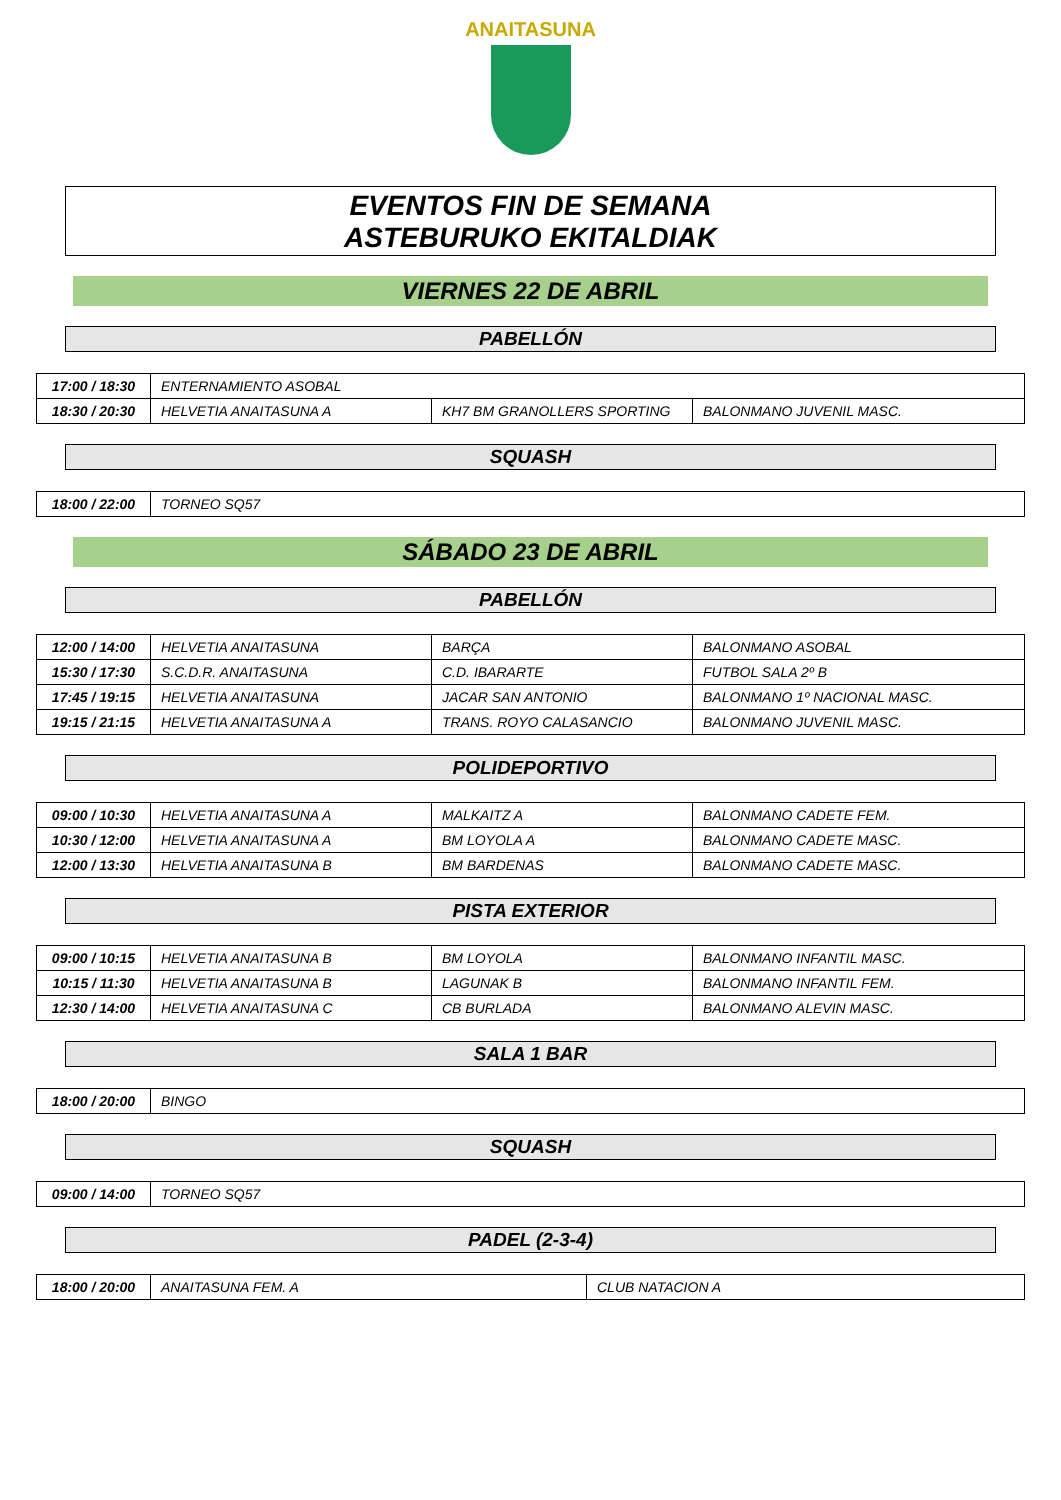ANAITASUNA
EVENTOS FIN DE SEMANA
ASTEBURUKO EKITALDIAK
VIERNES 22 DE ABRIL
PABELLÓN
| 17:00 / 18:30 | ENTERNAMIENTO ASOBAL | | |
| 18:30 / 20:30 | HELVETIA ANAITASUNA A | KH7 BM GRANOLLERS SPORTING | BALONMANO JUVENIL MASC. |
SQUASH
| 18:00 / 22:00 | TORNEO SQ57 |
SÁBADO 23 DE ABRIL
PABELLÓN
| 12:00 / 14:00 | HELVETIA ANAITASUNA | BARÇA | BALONMANO ASOBAL |
| 15:30 / 17:30 | S.C.D.R. ANAITASUNA | C.D. IBARARTE | FUTBOL SALA 2º B |
| 17:45 / 19:15 | HELVETIA ANAITASUNA | JACAR SAN ANTONIO | BALONMANO 1º NACIONAL MASC. |
| 19:15 / 21:15 | HELVETIA ANAITASUNA A | TRANS. ROYO CALASANCIO | BALONMANO JUVENIL MASC. |
POLIDEPORTIVO
| 09:00 / 10:30 | HELVETIA ANAITASUNA A | MALKAITZ A | BALONMANO CADETE FEM. |
| 10:30 / 12:00 | HELVETIA ANAITASUNA A | BM LOYOLA A | BALONMANO CADETE MASC. |
| 12:00 / 13:30 | HELVETIA ANAITASUNA B | BM BARDENAS | BALONMANO CADETE MASC. |
PISTA EXTERIOR
| 09:00 / 10:15 | HELVETIA ANAITASUNA B | BM LOYOLA | BALONMANO INFANTIL MASC. |
| 10:15 / 11:30 | HELVETIA ANAITASUNA B | LAGUNAK B | BALONMANO INFANTIL FEM. |
| 12:30 / 14:00 | HELVETIA ANAITASUNA C | CB BURLADA | BALONMANO ALEVIN MASC. |
SALA 1 BAR
| 18:00 / 20:00 | BINGO |
SQUASH
| 09:00 / 14:00 | TORNEO SQ57 |
PADEL (2-3-4)
| 18:00 / 20:00 | ANAITASUNA FEM. A | CLUB NATACION A |